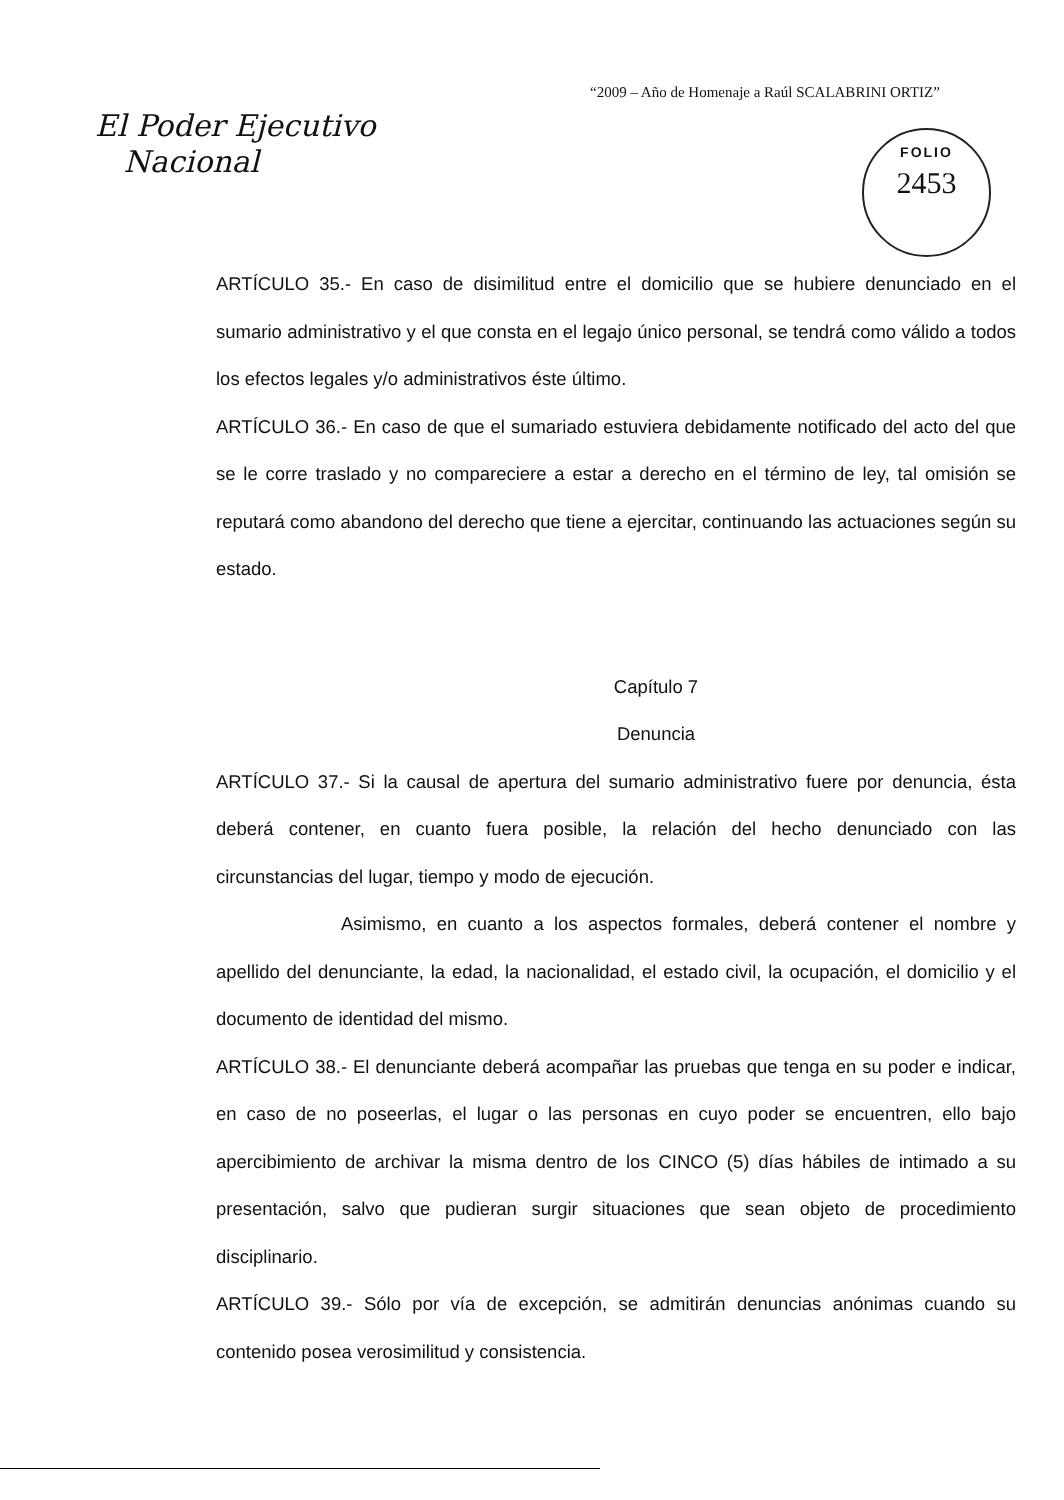“2009 – Año de Homenaje a Raúl SCALABRINI ORTIZ”
El Poder Ejecutivo
Nacional
FOLIO
2453
ARTÍCULO 35.- En caso de disimilitud entre el domicilio que se hubiere denunciado en el sumario administrativo y el que consta en el legajo único personal, se tendrá como válido a todos los efectos legales y/o administrativos éste último.
ARTÍCULO 36.- En caso de que el sumariado estuviera debidamente notificado del acto del que se le corre traslado y no compareciere a estar a derecho en el término de ley, tal omisión se reputará como abandono del derecho que tiene a ejercitar, continuando las actuaciones según su estado.
Capítulo 7
Denuncia
ARTÍCULO 37.- Si la causal de apertura del sumario administrativo fuere por denuncia, ésta deberá contener, en cuanto fuera posible, la relación del hecho denunciado con las circunstancias del lugar, tiempo y modo de ejecución.
Asimismo, en cuanto a los aspectos formales, deberá contener el nombre y apellido del denunciante, la edad, la nacionalidad, el estado civil, la ocupación, el domicilio y el documento de identidad del mismo.
ARTÍCULO 38.- El denunciante deberá acompañar las pruebas que tenga en su poder e indicar, en caso de no poseerlas, el lugar o las personas en cuyo poder se encuentren, ello bajo apercibimiento de archivar la misma dentro de los CINCO (5) días hábiles de intimado a su presentación, salvo que pudieran surgir situaciones que sean objeto de procedimiento disciplinario.
ARTÍCULO 39.- Sólo por vía de excepción, se admitirán denuncias anónimas cuando su contenido posea verosimilitud y consistencia.